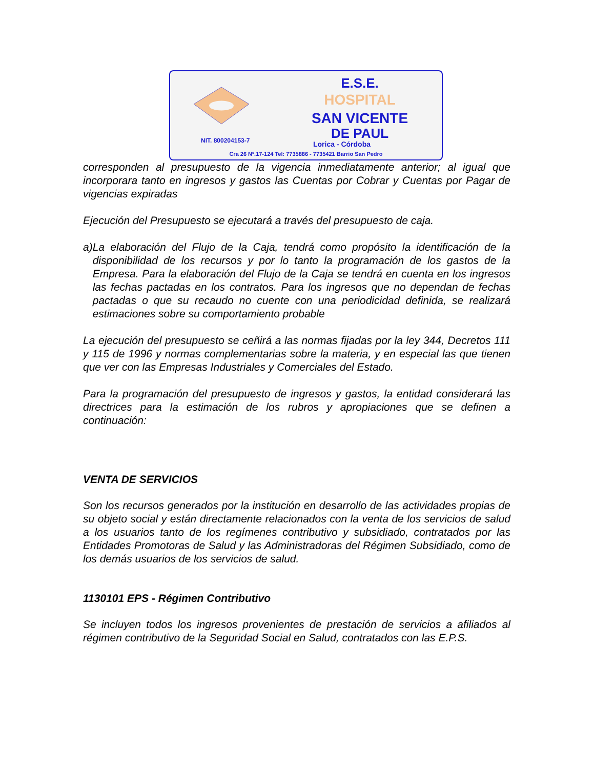E.S.E.
HOSPITAL
SAN VICENTE
DE PAUL
NIT. 800204153-7 Lorica - Córdoba
Cra 26 Nº.17-124 Tel: 7735886 - 7735421 Barrio San Pedro
corresponden al presupuesto de la vigencia inmediatamente anterior; al igual que incorporara tanto en ingresos y gastos las Cuentas por Cobrar y Cuentas por Pagar de vigencias expiradas
Ejecución del Presupuesto se ejecutará a través del presupuesto de caja.
a) La elaboración del Flujo de la Caja, tendrá como propósito la identificación de la disponibilidad de los recursos y por lo tanto la programación de los gastos de la Empresa. Para la elaboración del Flujo de la Caja se tendrá en cuenta en los ingresos las fechas pactadas en los contratos. Para los ingresos que no dependan de fechas pactadas o que su recaudo no cuente con una periodicidad definida, se realizará estimaciones sobre su comportamiento probable
La ejecución del presupuesto se ceñirá a las normas fijadas por la ley 344, Decretos 111 y 115 de 1996 y normas complementarias sobre la materia, y en especial las que tienen que ver con las Empresas Industriales y Comerciales del Estado.
Para la programación del presupuesto de ingresos y gastos, la entidad considerará las directrices para la estimación de los rubros y apropiaciones que se definen a continuación:
VENTA DE SERVICIOS
Son los recursos generados por la institución en desarrollo de las actividades propias de su objeto social y están directamente relacionados con la venta de los servicios de salud a los usuarios tanto de los regímenes contributivo y subsidiado, contratados por las Entidades Promotoras de Salud y las Administradoras del Régimen Subsidiado, como de los demás usuarios de los servicios de salud.
1130101 EPS - Régimen Contributivo
Se incluyen todos los ingresos provenientes de prestación de servicios a afiliados al régimen contributivo de la Seguridad Social en Salud, contratados con las E.P.S.